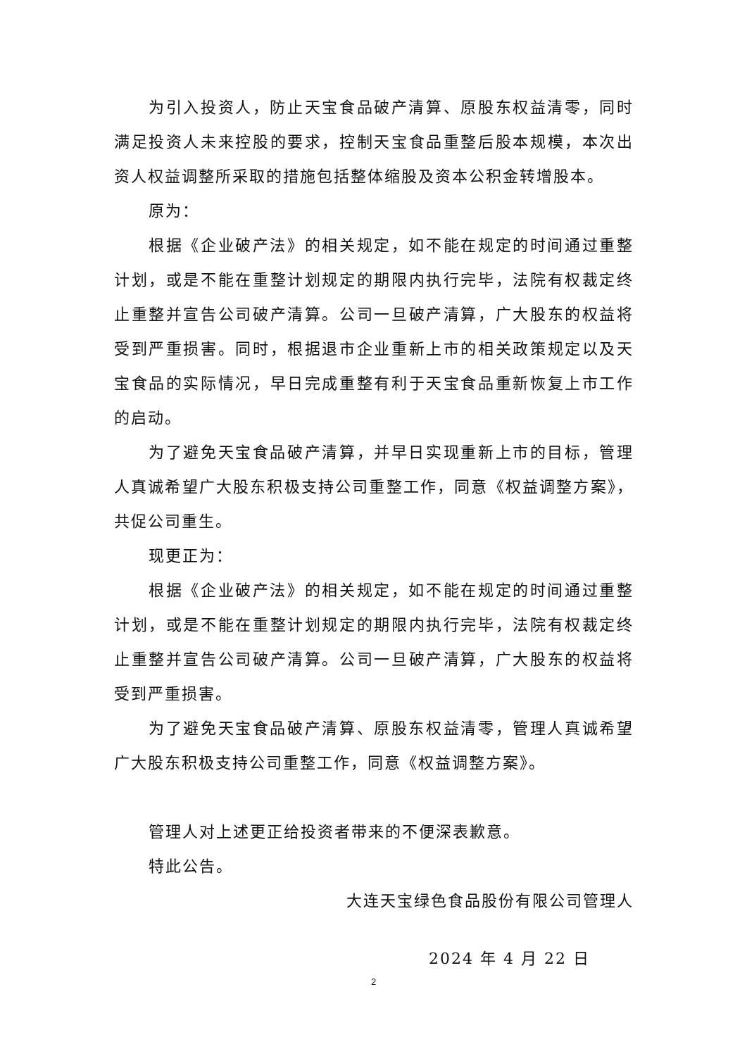为引入投资人，防止天宝食品破产清算、原股东权益清零，同时满足投资人未来控股的要求，控制天宝食品重整后股本规模，本次出资人权益调整所采取的措施包括整体缩股及资本公积金转增股本。
原为：
根据《企业破产法》的相关规定，如不能在规定的时间通过重整计划，或是不能在重整计划规定的期限内执行完毕，法院有权裁定终止重整并宣告公司破产清算。公司一旦破产清算，广大股东的权益将受到严重损害。同时，根据退市企业重新上市的相关政策规定以及天宝食品的实际情况，早日完成重整有利于天宝食品重新恢复上市工作的启动。
为了避免天宝食品破产清算，并早日实现重新上市的目标，管理人真诚希望广大股东积极支持公司重整工作，同意《权益调整方案》，共促公司重生。
现更正为：
根据《企业破产法》的相关规定，如不能在规定的时间通过重整计划，或是不能在重整计划规定的期限内执行完毕，法院有权裁定终止重整并宣告公司破产清算。公司一旦破产清算，广大股东的权益将受到严重损害。
为了避免天宝食品破产清算、原股东权益清零，管理人真诚希望广大股东积极支持公司重整工作，同意《权益调整方案》。
管理人对上述更正给投资者带来的不便深表歉意。
特此公告。
大连天宝绿色食品股份有限公司管理人
2024 年 4 月 22 日
2